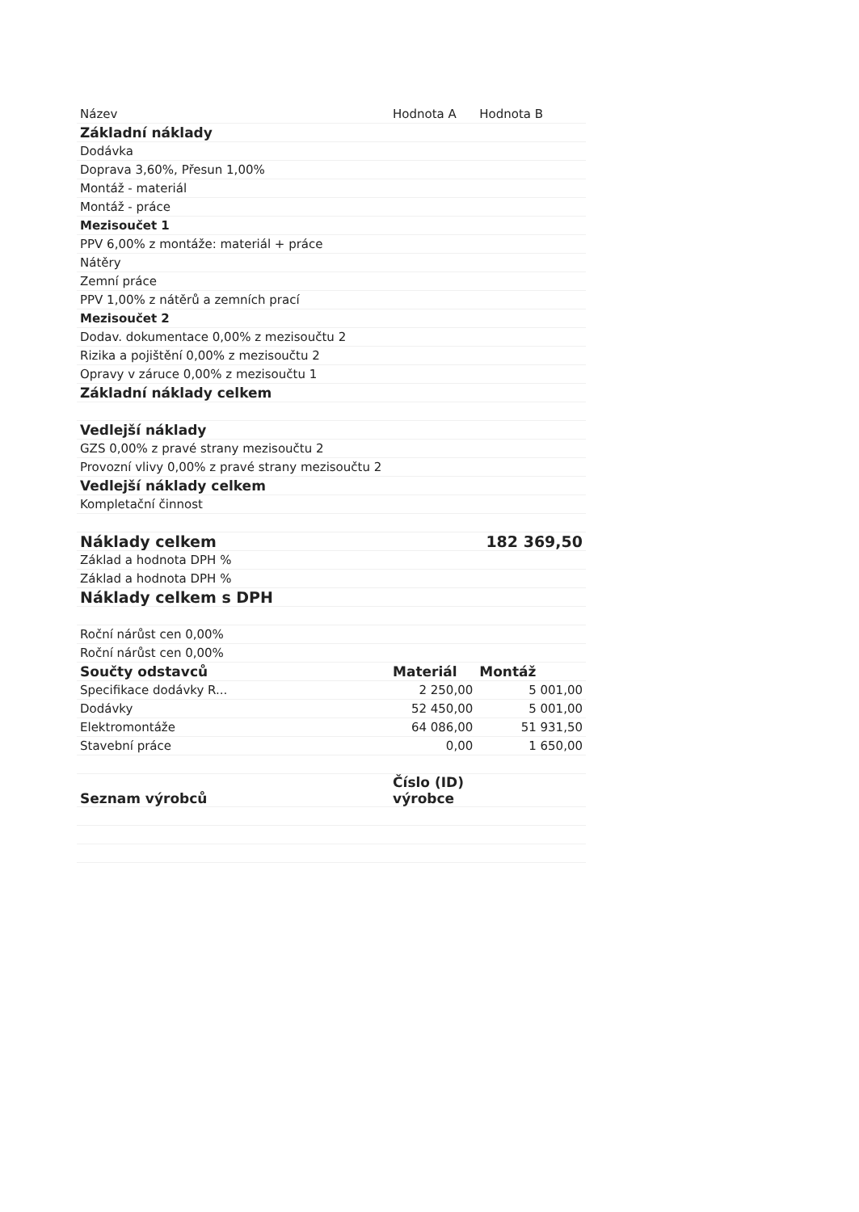| Název | Hodnota A | Hodnota B |
| --- | --- | --- |
| Základní náklady | | |
| Dodávka | | |
| Doprava 3,60%, Přesun 1,00% | | |
| Montáž - materiál | | |
| Montáž - práce | | |
| Mezisoučet 1 | | |
| PPV 6,00% z montáže: materiál + práce | | |
| Nátěry | | |
| Zemní práce | | |
| PPV 1,00% z nátěrů a zemních prací | | |
| Mezisoučet 2 | | |
| Dodav. dokumentace 0,00% z mezisoučtu 2 | | |
| Rizika a pojištění 0,00% z mezisoučtu 2 | | |
| Opravy v záruce 0,00% z mezisoučtu 1 | | |
| Základní náklady celkem | | |
| Vedlejší náklady | | |
| GZS 0,00% z pravé strany mezisoučtu 2 | | |
| Provozní vlivy 0,00% z pravé strany mezisoučtu 2 | | |
| Vedlejší náklady celkem | | |
| Kompletační činnost | | |
| Náklady celkem | | 182 369,50 |
| Základ a hodnota DPH % | | |
| Základ a hodnota DPH % | | |
| Náklady celkem s DPH | | |
| Roční nárůst cen 0,00% | | |
| Roční nárůst cen 0,00% | | |
| Součty odstavců | Materiál | Montáž |
| Specifikace dodávky R... | 2 250,00 | 5 001,00 |
| Dodávky | 52 450,00 | 5 001,00 |
| Elektromontáže | 64 086,00 | 51 931,50 |
| Stavební práce | 0,00 | 1 650,00 |
| Seznam výrobců | Číslo (ID) výrobce | |